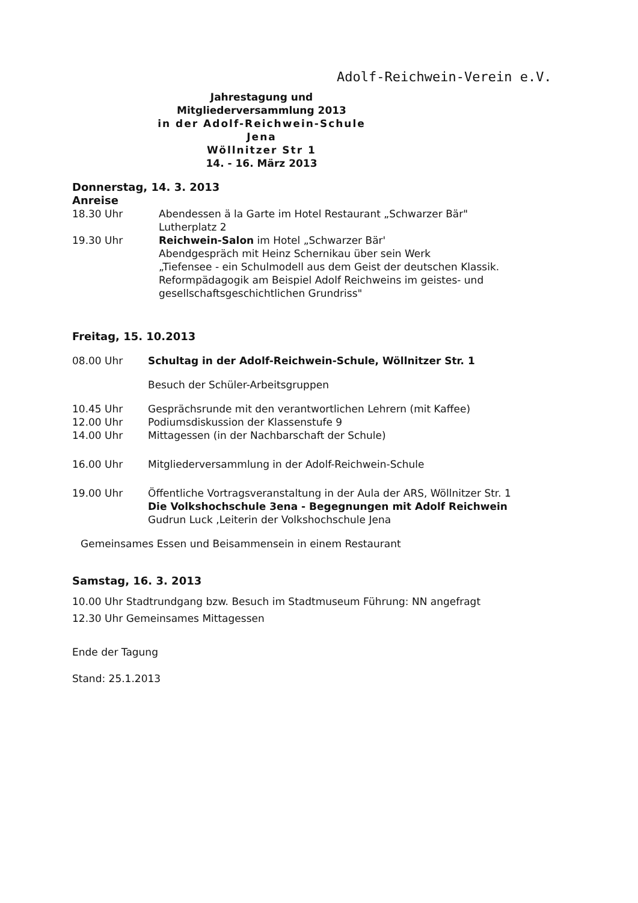Adolf-Reichwein-Verein e.V.
Jahrestagung und Mitgliederversammlung 2013
in der Adolf-Reichwein-Schule Jena
Wöllnitzer Str 1
14. - 16. März 2013
Donnerstag, 14. 3. 2013
Anreise
18.30 Uhr Abendessen ä la Garte im Hotel Restaurant „Schwarzer Bär"
Lutherplatz 2
19.30 Uhr Reichwein-Salon im Hotel „Schwarzer Bär'
Abendgespräch mit Heinz Schernikau über sein Werk
„Tiefensee - ein Schulmodell aus dem Geist der deutschen Klassik. Reformpädagogik am Beispiel Adolf Reichweins im geistes- und gesellschaftsgeschichtlichen Grundriss"
Freitag, 15. 10.2013
08.00 Uhr Schultag in der Adolf-Reichwein-Schule, Wöllnitzer Str. 1
Besuch der Schüler-Arbeitsgruppen
10.45 Uhr Gesprächsrunde mit den verantwortlichen Lehrern (mit Kaffee)
12.00 Uhr Podiumsdiskussion der Klassenstufe 9
14.00 Uhr Mittagessen (in der Nachbarschaft der Schule)
16.00 Uhr Mitgliederversammlung in der Adolf-Reichwein-Schule
19.00 Uhr Öffentliche Vortragsveranstaltung in der Aula der ARS, Wöllnitzer Str. 1
Die Volkshochschule 3ena - Begegnungen mit Adolf Reichwein
Gudrun Luck ,Leiterin der Volkshochschule Jena
Gemeinsames Essen und Beisammensein in einem Restaurant
Samstag, 16. 3. 2013
10.00 Uhr Stadtrundgang bzw. Besuch im Stadtmuseum Führung: NN angefragt
12.30 Uhr Gemeinsames Mittagessen
Ende der Tagung
Stand: 25.1.2013